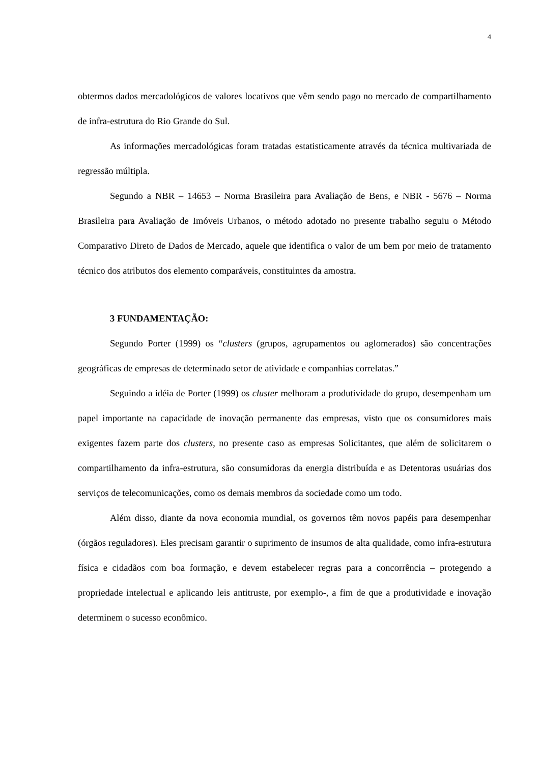4
obtermos dados mercadológicos de valores locativos que vêm sendo pago no mercado de compartilhamento de infra-estrutura do Rio Grande do Sul.
As informações mercadológicas foram tratadas estatisticamente através da técnica multivariada de regressão múltipla.
Segundo a NBR – 14653 – Norma Brasileira para Avaliação de Bens, e NBR - 5676 – Norma Brasileira para Avaliação de Imóveis Urbanos, o método adotado no presente trabalho seguiu o Método Comparativo Direto de Dados de Mercado, aquele que identifica o valor de um bem por meio de tratamento técnico dos atributos dos elemento comparáveis, constituintes da amostra.
3 FUNDAMENTAÇÃO:
Segundo Porter (1999) os “clusters (grupos, agrupamentos ou aglomerados) são concentrações geográficas de empresas de determinado setor de atividade e companhias correlatas.”
Seguindo a idéia de Porter (1999) os cluster melhoram a produtividade do grupo, desempenham um papel importante na capacidade de inovação permanente das empresas, visto que os consumidores mais exigentes fazem parte dos clusters, no presente caso as empresas Solicitantes, que além de solicitarem o compartilhamento da infra-estrutura, são consumidoras da energia distribuída e as Detentoras usuárias dos serviços de telecomunicações, como os demais membros da sociedade como um todo.
Além disso, diante da nova economia mundial, os governos têm novos papéis para desempenhar (órgãos reguladores). Eles precisam garantir o suprimento de insumos de alta qualidade, como infra-estrutura física e cidadãos com boa formação, e devem estabelecer regras para a concorrência – protegendo a propriedade intelectual e aplicando leis antitruste, por exemplo-, a fim de que a produtividade e inovação determinem o sucesso econômico.